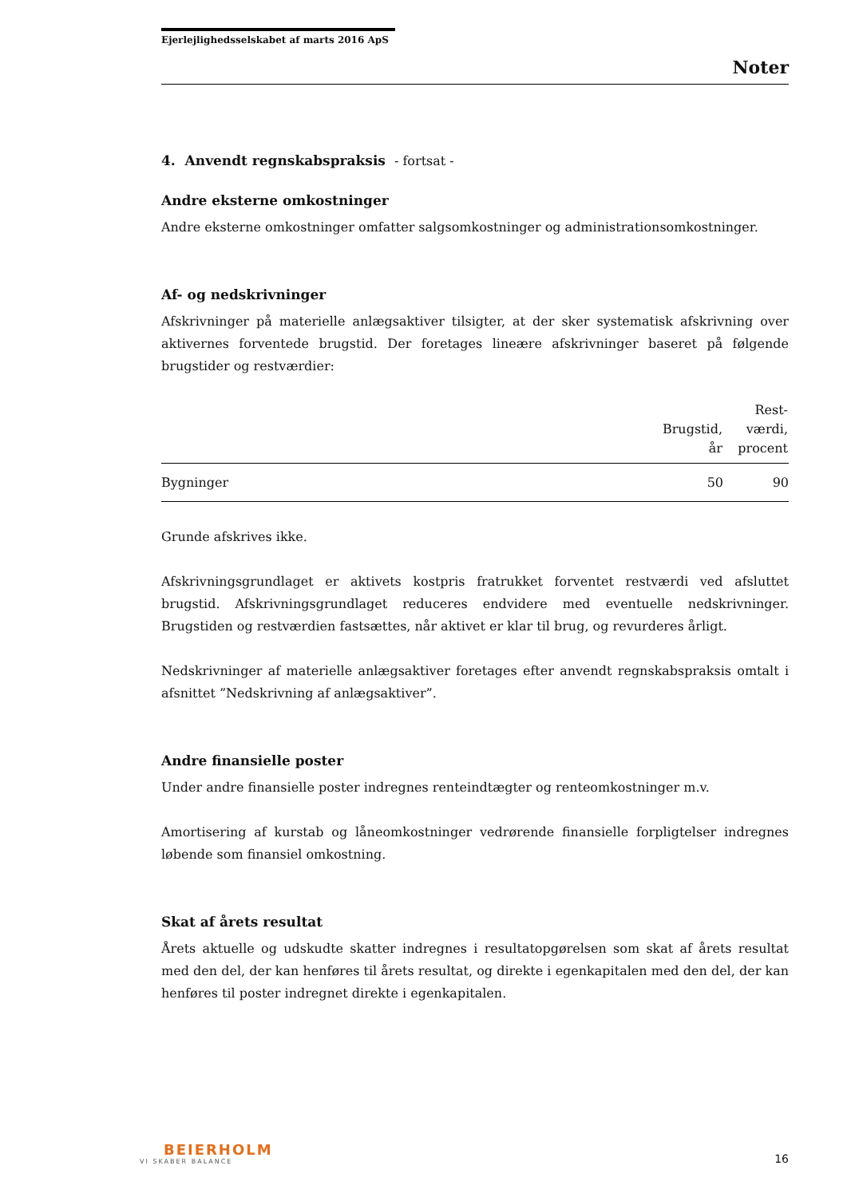Ejerlejlighedsselskabet af marts 2016 ApS
Noter
4. Anvendt regnskabspraksis - fortsat -
Andre eksterne omkostninger
Andre eksterne omkostninger omfatter salgsomkostninger og administrationsomkostninger.
Af- og nedskrivninger
Afskrivninger på materielle anlægsaktiver tilsigter, at der sker systematisk afskrivning over aktivernes forventede brugstid. Der foretages lineære afskrivninger baseret på følgende brugstider og restværdier:
| | Brugstid, år | Rest- værdi, procent |
| --- | --- | --- |
| Bygninger | 50 | 90 |
Grunde afskrives ikke.
Afskrivningsgrundlaget er aktivets kostpris fratrukket forventet restværdi ved afsluttet brugstid. Afskrivningsgrundlaget reduceres endvidere med eventuelle nedskrivninger. Brugstiden og restværdien fastsættes, når aktivet er klar til brug, og revurderes årligt.
Nedskrivninger af materielle anlægsaktiver foretages efter anvendt regnskabspraksis omtalt i afsnittet ”Nedskrivning af anlægsaktiver”.
Andre finansielle poster
Under andre finansielle poster indregnes renteindtægter og renteomkostninger m.v.
Amortisering af kurstab og låneomkostninger vedrørende finansielle forpligtelser indregnes løbende som finansiel omkostning.
Skat af årets resultat
Årets aktuelle og udskudte skatter indregnes i resultatopgørelsen som skat af årets resultat med den del, der kan henføres til årets resultat, og direkte i egenkapitalen med den del, der kan henføres til poster indregnet direkte i egenkapitalen.
BEIERHOLM
VI SKABER BALANCE
16